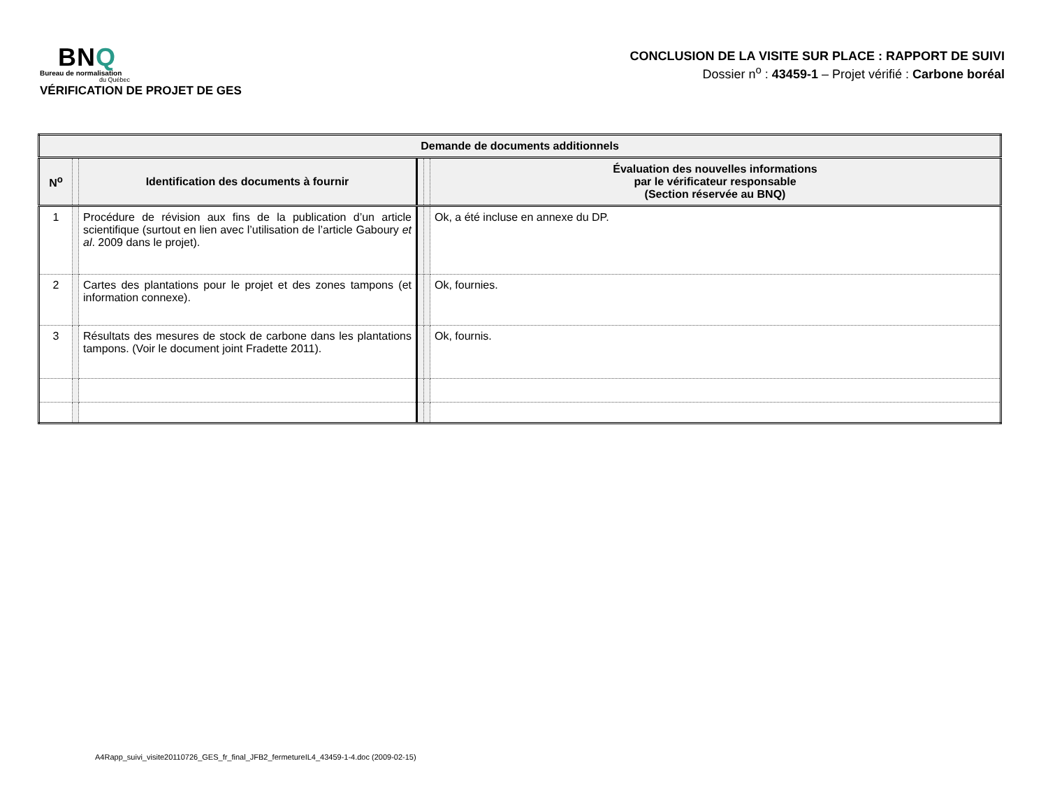BNQ
Bureau de normalisation
du Québec
VÉRIFICATION DE PROJET DE GES
CONCLUSION DE LA VISITE SUR PLACE : RAPPORT DE SUIVI
Dossier n<sup>o</sup> : 43459-1 – Projet vérifié : Carbone boréal
| Demande de documents additionnels | | | | | |
| --- | --- | --- | --- | --- | --- |
| N<sup>o</sup> | | Identification des documents à fournir | | | Évaluation des nouvelles informations par le vérificateur responsable (Section réservée au BNQ) |
| 1 | | Procédure de révision aux fins de la publication d’un article scientifique (surtout en lien avec l’utilisation de l’article Gaboury et al . 2009 dans le projet). | | | Ok, a été incluse en annexe du DP. |
| 2 | | Cartes des plantations pour le projet et des zones tampons (et information connexe). | | | Ok, fournies. |
| 3 | | Résultats des mesures de stock de carbone dans les plantations tampons. (Voir le document joint Fradette 2011). | | | Ok, fournis. |
A4Rapp_suivi_visite20110726_GES_fr_final_JFB2_fermetureIL4_43459-1-4.doc (2009-02-15)